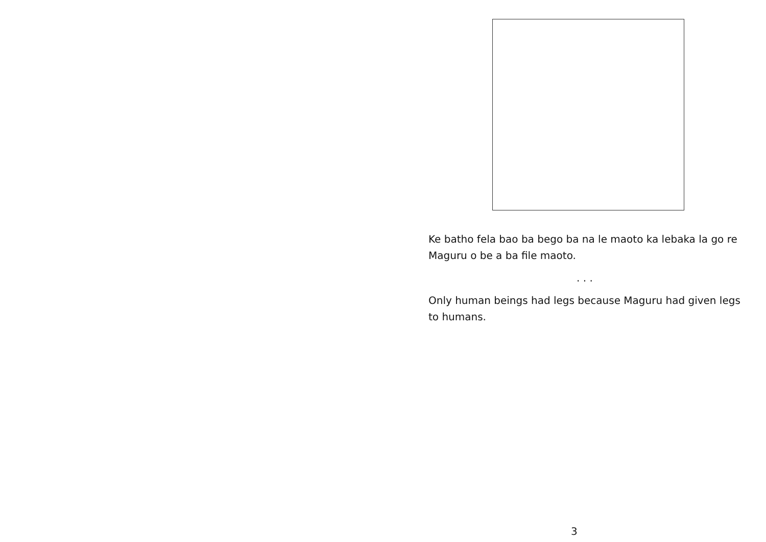Ke batho fela bao ba bego ba na le maoto ka lebaka la go re Maguru o be a ba file maoto.
. . .
Only human beings had legs because Maguru had given legs to humans.
3